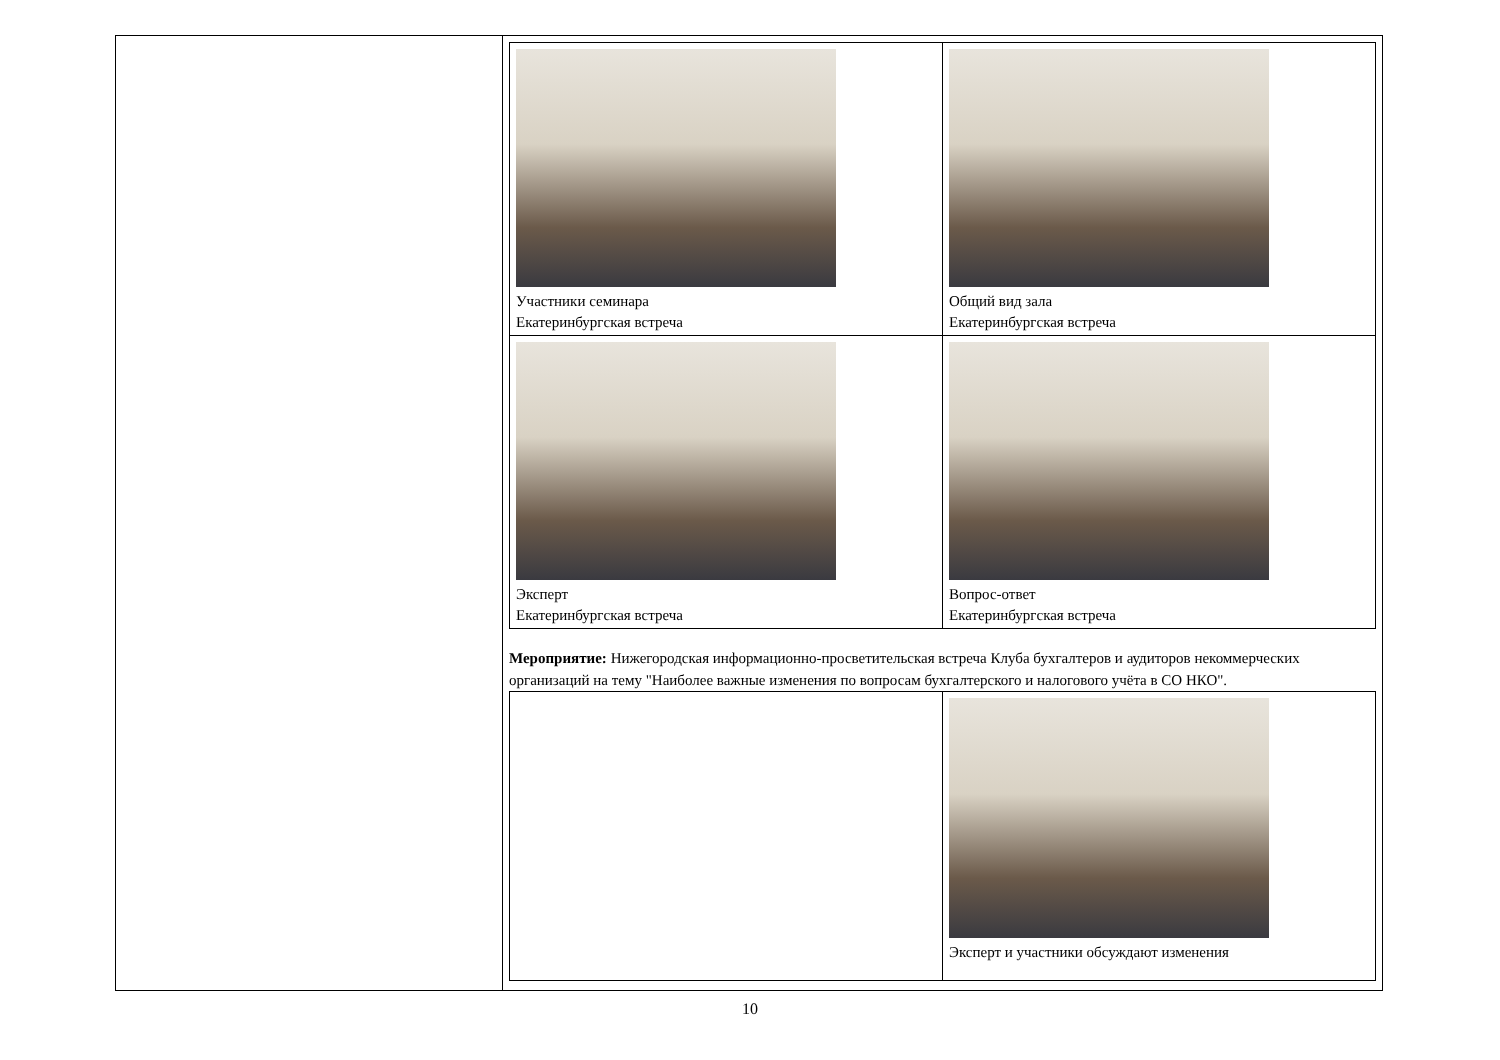| Участники семинара Екатеринбургская встреча | Общий вид зала Екатеринбургская встреча |
| Эксперт Екатеринбургская встреча | Вопрос-ответ Екатеринбургская встреча |
Мероприятие: Нижегородская информационно-просветительская встреча Клуба бухгалтеров и аудиторов некоммерческих организаций на тему "Наиболее важные изменения по вопросам бухгалтерского и налогового учёта в СО НКО".
| | Эксперт и участники обсуждают изменения |
10